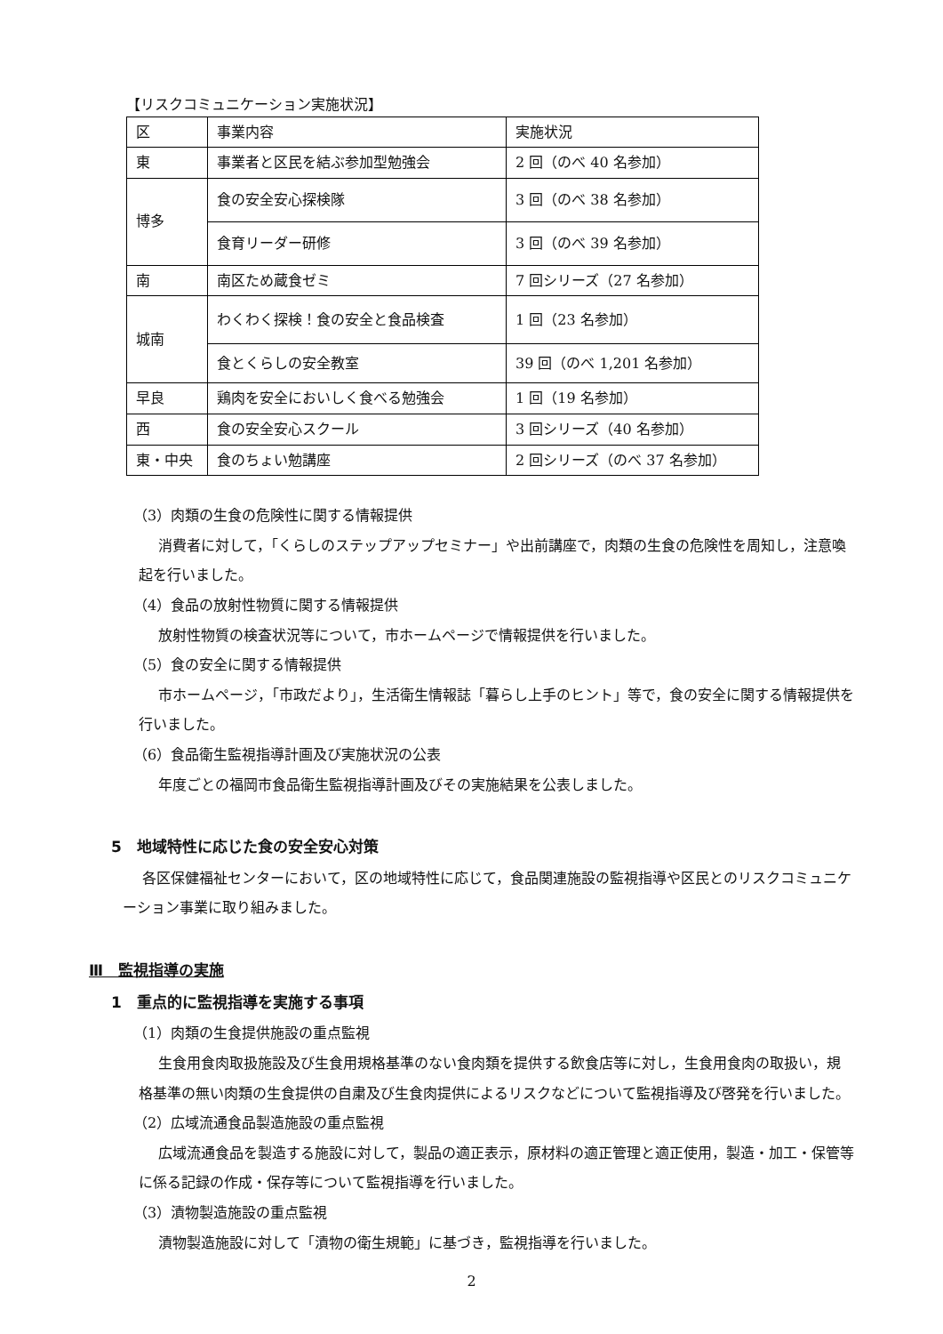【リスクコミュニケーション実施状況】
| 区 | 事業内容 | 実施状況 |
| 東 | 事業者と区民を結ぶ参加型勉強会 | 2 回（のべ 40 名参加） |
| 博多 | 食の安全安心探検隊 | 3 回（のべ 38 名参加） |
| | 食育リーダー研修 | 3 回（のべ 39 名参加） |
| 南 | 南区ため蔵食ゼミ | 7 回シリーズ（27 名参加） |
| 城南 | わくわく探検！食の安全と食品検査 | 1 回（23 名参加） |
| | 食とくらしの安全教室 | 39 回（のべ 1,201 名参加） |
| 早良 | 鶏肉を安全においしく食べる勉強会 | 1 回（19 名参加） |
| 西 | 食の安全安心スクール | 3 回シリーズ（40 名参加） |
| 東・中央 | 食のちょい勉講座 | 2 回シリーズ（のべ 37 名参加） |
（3）肉類の生食の危険性に関する情報提供
消費者に対して，「くらしのステップアップセミナー」や出前講座で，肉類の生食の危険性を周知し，注意喚起を行いました。
（4）食品の放射性物質に関する情報提供
放射性物質の検査状況等について，市ホームページで情報提供を行いました。
（5）食の安全に関する情報提供
市ホームページ，「市政だより」，生活衛生情報誌「暮らし上手のヒント」等で，食の安全に関する情報提供を行いました。
（6）食品衛生監視指導計画及び実施状況の公表
年度ごとの福岡市食品衛生監視指導計画及びその実施結果を公表しました。
5　地域特性に応じた食の安全安心対策
各区保健福祉センターにおいて，区の地域特性に応じて，食品関連施設の監視指導や区民とのリスクコミュニケーション事業に取り組みました。
Ⅲ　監視指導の実施
1　重点的に監視指導を実施する事項
（1）肉類の生食提供施設の重点監視
生食用食肉取扱施設及び生食用規格基準のない食肉類を提供する飲食店等に対し，生食用食肉の取扱い，規格基準の無い肉類の生食提供の自粛及び生食肉提供によるリスクなどについて監視指導及び啓発を行いました。
（2）広域流通食品製造施設の重点監視
広域流通食品を製造する施設に対して，製品の適正表示，原材料の適正管理と適正使用，製造・加工・保管等に係る記録の作成・保存等について監視指導を行いました。
（3）漬物製造施設の重点監視
漬物製造施設に対して「漬物の衛生規範」に基づき，監視指導を行いました。
2